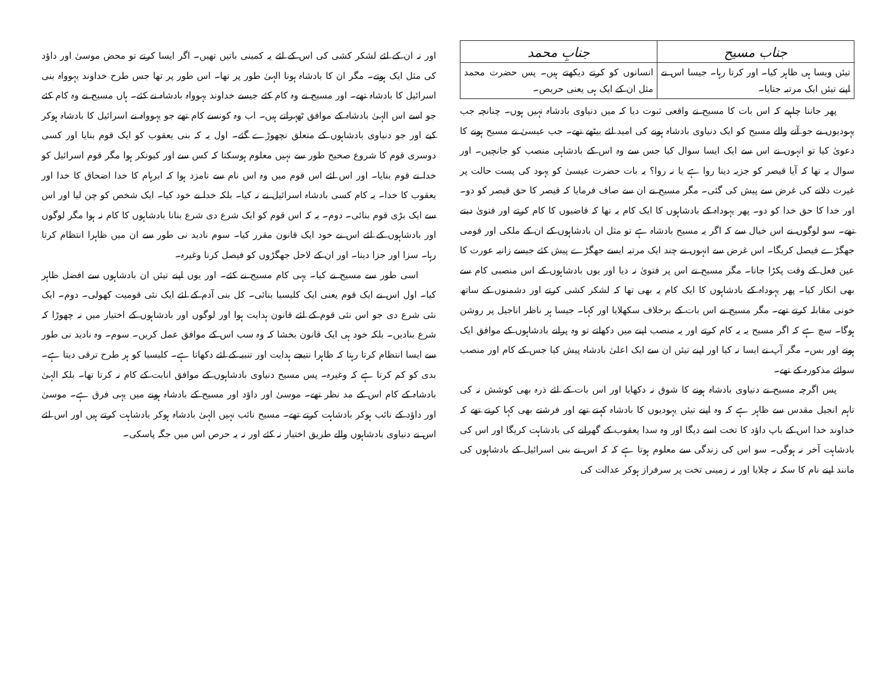| جناب مسیح | جنابِ محمد |
| --- | --- |
| تیئں ویسا ہی ظاہر کیا۔ اور کرتا رہا۔ جیسا اس نے اپنے تیئں ایک مرتبہ جتایا۔ | انسانوں کو کرتے دیکھتے ہیں۔ پس حضرت محمد مثل ان کے ایک ہی یعنی حریص۔ |
پھر جاننا چاہیے کہ اس بات کا مسیح نے واقعی ثبوت دیا کہ میں دنیاوی بادشاہ نہیں ہوں۔ چنانچہ جب یہودیوں نے جو آنے والے مسیح کو ایک دنیاوی بادشاہ ہونے کی امید لئے بیٹھے تھے۔ جب عیسیٰ نے مسیح ہونے کا دعویٰ کیا تو انہوں نے اس سے ایک ایسا سوال کیا جس سے وہ اس کے بادشاہی منصب کو جانچیں۔ اور سوال یہ تھا کہ آیا قیصر کو جزیہ دینا روا ہے یا نہ روا؟ یہ بات حضرت عیسیٰ کو یہود کی پست حالت پر غیرت دلانے کی غرض سے پیش کی گئی۔ مگر مسیح نے ان سے صاف فرمایا کہ قیصر کا حق قیصر کو دو۔ اور خدا کا حق خدا کو دو۔ پھر یہوداہ کے بادشاہوں کا ایک کام یہ تھا کہ قاضیوں کا کام کرتے اور فتویٰ دیتے تھے۔ سو لوگوں نے اس خیال سے کہ اگر یہ مسیح بادشاہ ہے تو مثل ان بادشاہوں کے ان کے ملکی اور قومی جھگڑے فیصل کریگا۔ اس غرض سے انہوں نے چند ایک مرتبہ ایسے جھگڑے پیش کئے جیسے زانیہ عورت کا عین فعل کے وقت پکڑا جانا۔ مگر مسیح نے اس پر فتویٰ نہ دیا اور یوں بادشاہوں کے اس منصبی کام سے بھی انکار کیا۔ پھر یہوداہ کے بادشاہوں کا ایک کام یہ بھی تھا کہ لشکر کشی کرتے اور دشمنوں کے ساتھ خونی مقابلہ کرتے تھے۔ مگر مسیح نے اس بات کے برخلاف سکھلایا اور کہا۔ جیسا ہر ناظر اناجیل پر روشن ہوگا۔ سچ ہے کہ اگر مسیح یہ یہ کام کرتے اور یہ منصب اپنے میں دکھاتے تو وہ پرانے بادشاہوں کے موافق ایک ہوتے اور بس۔ مگر آپ نے ایسا نہ کیا اور اپنے تیئں ان سے ایک اعلیٰ بادشاہ پیش کیا جس کے کام اور منصب سوائے مذکورہ کے تھے۔
پس اگرچہ مسیح نے دنیاوی بادشاہ ہونے کا شوق نہ دکھایا اور اس بات کے لئے ذرہ بھی کوشش نہ کی تاہم انجیل مقدس سے ظاہر ہے کہ وہ اپنے تیئں یہودیوں کا بادشاہ کہتے تھے اور فرشتے بھی کہا کرتے تھے کہ خداوند خدا اس کے باپ داؤد کا تخت اسے دیگا اور وہ سدا یعقوب کے گھرانے کی بادشاہت کریگا اور اس کی بادشاہت آخر نہ ہوگی۔ سو اس کی زندگی سے معلوم ہوتا ہے کہ کہ اس نے بنی اسرائیل کے بادشاہوں کی مانند اپنے نام کا سکہ نہ چلایا اور نہ زمینی تخت پر سرفراز ہوکر عدالت کی
اور نہ ان کے لئے لشکر کشی کی اس کے لئے یہ کمینی باتیں تھیں۔ اگر ایسا کرتے تو محض موسیٰ اور داؤد کی مثل ایک ہوتے۔ مگر ان کا بادشاہ ہونا الہیٰ طور پر تھا۔ اس طور پر تھا جس طرح خداوند یہوواہ بنی اسرائیل کا بادشاہ تھے۔ اور مسیح نے وہ کام کئے جیسے خداوند یہوواہ بادشاہ نے کئے۔ ہاں مسیح نے وہ کام کئے جو اسے اس الہیٰ بادشاہ کے موافق ٹھہراتے ہیں۔ اب وہ کونسے کام تھے جو یہوواہ نے اسرائیل کا بادشاہ ہوکر کیے اور جو دنیاوی بادشاہوں کے متعلق نچھوڑے گئے۔ اول یہ کہ بنی یعقوب کو ایک قوم بنایا اور کسی دوسری قوم کا شروع صحیح طور سے نہیں معلوم ہوسکتا کہ کس سے اور کیونکر ہوا مگر قوم اسرائیل کو خدا نے قوم بنایا۔ اور اس لئے اس قوم میں وہ اس نام سے نامزد ہوا کہ ابرہام کا خدا اضحاق کا خدا اور یعقوب کا خدا۔ یہ کام کسی بادشاہ اسرائیل نے نہ کیا۔ بلکہ خدا نے خود کیا۔ ایک شخص کو چن لیا اور اس سے ایک بڑی قوم بنائی۔ دوم۔ یہ کہ اس قوم کو ایک شرع دی شرع بنانا بادشاہوں کا کام نہ ہوا مگر لوگوں اور بادشاہوں کے لئے اس نے خود ایک قانون مقرر کیا۔ سوم نادید نی طور سے ان میں ظاہرا انتظام کرتا رہا۔ سزا اور جزا دینا۔ اور ان کے لاحل جھگڑوں کو فیصل کرنا وغیرہ۔
اسی طور سے مسیح نے کیا۔ یہی کام مسیح نے کئے۔ اور یوں اپنے تیئں ان بادشاہوں سے افضل ظاہر کیا۔ اول اس نے ایک قوم یعنی ایک کلیسیا بنائی۔ کل بنی آدم کے لئے ایک نئی قومیت کھولی۔ دوم۔ ایک نئی شرع دی جو اس نئی قوم کے لئے قانون ہدایت ہوا اور لوگوں اور بادشاہوں کے اختیار میں نہ چھوڑا کہ شرع بنادیں۔ بلکہ خود ہی ایک قانون بخشا کہ وہ سب اس کے موافق عمل کریں۔ سوم۔ وہ نادید نی طور سے ایسا انتظام کرتا رہتا کہ ظاہرا نتیجے ہدایت اور تنبیہ کے لئے دکھاتا ہے۔ کلیسیا کو ہر طرح ترقی دیتا ہے۔ بدی کو کم کرتا ہے کہ وغیرہ۔ پس مسیح دنیاوی بادشاہوں کے موافق انابت کے کام نہ کرتا تھا۔ بلکہ الہیٰ بادشاہ کے کام اس کے مد نظر تھے۔ موسیٰ اور داؤد اور مسیح کے بادشاہ ہونے میں یہی فرق ہے۔ موسیٰ اور داؤد کے نائب ہوکر بادشاہت کرتے تھے۔ مسیح نائب نہیں الہیٰ بادشاہ ہوکر بادشاہت کرتے ہیں اور اس لئے اس نے دنیاوی بادشاہوں والے طریق اختیار نہ کئے اور نہ یہ حرص اس میں جگہ پاسکی۔